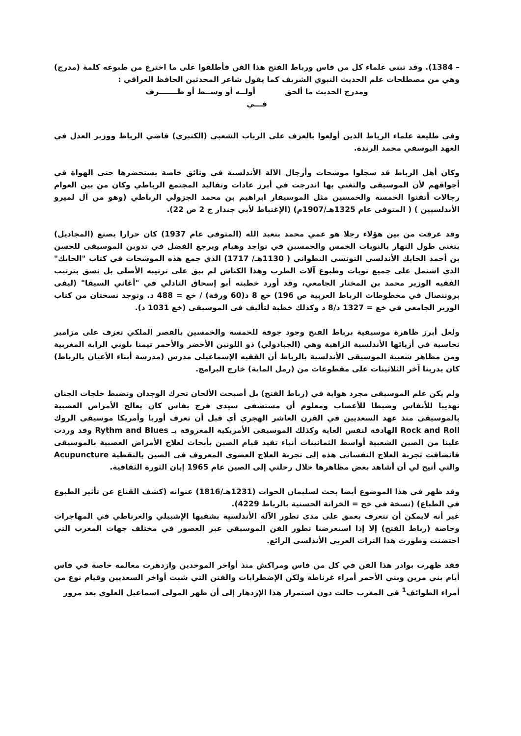– 1384). وقد تبنى علماء كل من فاس ورباط الفتح هذا الفن فأطلقوا على ما اخترع من طبوعه كلمة (مدرج) وهي من مصطلحات علم الحديث النبوي الشريف كما يقول شاعر المحدثين الحافظ العراقي :
ومدرج الحديث ما ألحق أولــه أو وســط أو طـــــــرف
فـــي
وفي طليعة علماء الرباط الذين أولعوا بالعزف على الرباب الشعبي (الكنبري) قاضي الرباط ووزير العدل في العهد اليوسفي محمد الرندة.
وكان أهل الرباط قد سجلوا موشحات وأزجال الآلة الأندلسية في وثائق خاصة يستحضرها حتى الهواة في أجواقهم لأن الموسيقى والتغني بها اندرجت في أبرز عادات وتقاليد المجتمع الرباطي وكان من بين العوام رجالات أتقنوا الخمسة والخمسين مثل الموسيقار ابراهيم بن محمد الجزولي الرباطي (وهو من آل لميرو الأندلسيين ) ( المتوفى عام 1325هـ/1907م) (الإغتباط لأبي جندار ج 2 ص 22).
وقد عرفت من بين هؤلاء رجلا هو عمي محمد بنعبد الله (المتوفى عام 1937) كان حرارا يصنع (المجاديل) يتغنى طول النهار بالنوبات الخمس والخمسين في تواجد وهيام ويرجع الفضل في تدوين الموسيقى للحسن بن أحمد الحايك الأندلسي التونسي التطواني ( 1130هـ/ 1717) الذي جمع هذه الموشحات في كتاب "الحايك" الذي اشتمل على جميع نوبات وطبوع آلات الطرب وهذا الكناش لم يبق على ترتيبه الأصلي بل نسق بترتيب الفقيه الوزير محمد بن المختار الجامعي، وقد أورد خطبته أبو إسحاق التادلي في "أغاني السيقا" (ليفى بروننصال في مخطوطات الرباط العربية ص 196) خع 8 د(60 ورقة) / خع = 488 د. وتوجد نسختان من كتاب الوزير الجامعي في خع = 1327 د/8 د وكذلك خطبة لتأليف في الموسيقى (خع 1031 د).
ولعل أبرز ظاهرة موسيقية برباط الفتح وجود جوقة للخمسة والخمسين بالقصر الملكي تعزف على مزامير نحاسية في أزيائها الأندلسية الزاهية وهي (الجبادولي) ذو اللونين الأخضر والأحمر تيمنا بلوني الراية المغربية ومن مظاهر شعبية الموسيقى الأندلسية بالرباط أن الفقيه الإسماعيلي مدرس (مدرسة أبناء الأعيان بالرباط) كان يدربنا آخر الثلاثينات على مقطوعات من (رمل الماية) خارج البرامج.
ولم يكن علم الموسيقى مجرد هواية في (رباط الفتح) بل أصبحت الألحان تحرك الوجدان وتضبط خلجات الجنان تهذيبا للأنفاس وضبطا للأعصاب ومعلوم أن مستشفى سيدي فرج بفاس كان يعالج الأمراض العصبية بالموسيقى منذ عهد السعديين في القرن العاشر الهجري أي قبل أن تعرف أوربا وأمريكا موسيقى الروك Rock and Roll الهادفة لنفس الغاية وكذلك الموسيقى الأمريكية المعروفة بـ Rythm and Blues وقد وردت علينا من الصين الشعبية أواسط الثمانينات أنباء تفيد قيام الصين بأبحاث لعلاج الأمراض العصبية بالموسيقى فانضافت تجربة العلاج النفساني هذه إلى تجربة العلاج العضوي المعروف في الصين بالنقطية Acupuncture والتي أتيح لي أن أشاهد بعض مظاهرها خلال رحلتي إلى الصين عام 1965 إبان الثورة الثقافية.
وقد ظهر في هذا الموضوع أيضا بحث لسليمان الحوات (1231هـ/1816) عنوانه (كشف القناع عن تأثير الطبوع في الطباع) (نسخة في خح = الخزانة الحسنية بالرباط 4229).
غير أنه لايمكن أن نتعرف بعمق على مدى تطور الآلة الأندلسية بشقيها الإشبيلي والغرناطي في المهاجرات وخاصة (رباط الفتح) إلا إذا استعرضنا تطور الفن الموسيقي عبر العصور في مختلف جهات المغرب التي احتضنت وطورت هذا التراث العربي الأندلسي الرائع.
فقد ظهرت بوادر هذا الفن في كل من فاس ومراكش منذ أواخر الموحدين وازدهرت معالمه خاصة في فاس أيام بني مرين وبني الأحمر أمراء غرناطة ولكن الإضطرابات والفتن التي شبت أواخر السعديين وقيام نوع من أمراء الطوائف<sup>1</sup> في المغرب حالت دون استمرار هذا الإزدهار إلى أن ظهر المولى اسماعيل العلوي بعد مرور